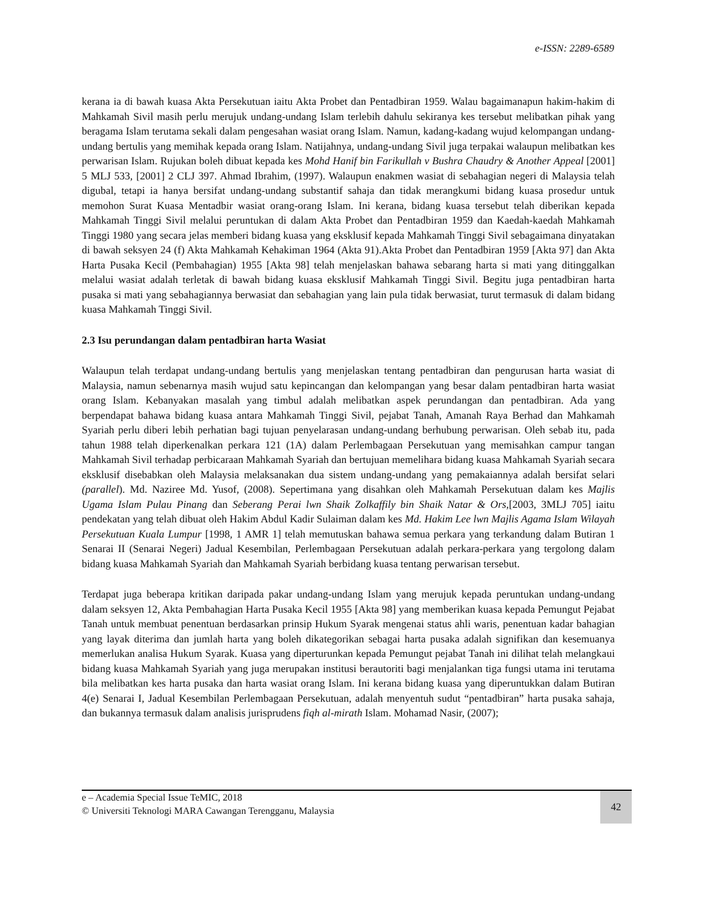e-ISSN: 2289-6589
kerana ia di bawah kuasa Akta Persekutuan iaitu Akta Probet dan Pentadbiran 1959. Walau bagaimanapun hakim-hakim di Mahkamah Sivil masih perlu merujuk undang-undang Islam terlebih dahulu sekiranya kes tersebut melibatkan pihak yang beragama Islam terutama sekali dalam pengesahan wasiat orang Islam. Namun, kadang-kadang wujud kelompangan undang-undang bertulis yang memihak kepada orang Islam. Natijahnya, undang-undang Sivil juga terpakai walaupun melibatkan kes perwarisan Islam. Rujukan boleh dibuat kepada kes Mohd Hanif bin Farikullah v Bushra Chaudry & Another Appeal [2001] 5 MLJ 533, [2001] 2 CLJ 397. Ahmad Ibrahim, (1997). Walaupun enakmen wasiat di sebahagian negeri di Malaysia telah digubal, tetapi ia hanya bersifat undang-undang substantif sahaja dan tidak merangkumi bidang kuasa prosedur untuk memohon Surat Kuasa Mentadbir wasiat orang-orang Islam. Ini kerana, bidang kuasa tersebut telah diberikan kepada Mahkamah Tinggi Sivil melalui peruntukan di dalam Akta Probet dan Pentadbiran 1959 dan Kaedah-kaedah Mahkamah Tinggi 1980 yang secara jelas memberi bidang kuasa yang eksklusif kepada Mahkamah Tinggi Sivil sebagaimana dinyatakan di bawah seksyen 24 (f) Akta Mahkamah Kehakiman 1964 (Akta 91).Akta Probet dan Pentadbiran 1959 [Akta 97] dan Akta Harta Pusaka Kecil (Pembahagian) 1955 [Akta 98] telah menjelaskan bahawa sebarang harta si mati yang ditinggalkan melalui wasiat adalah terletak di bawah bidang kuasa eksklusif Mahkamah Tinggi Sivil. Begitu juga pentadbiran harta pusaka si mati yang sebahagiannya berwasiat dan sebahagian yang lain pula tidak berwasiat, turut termasuk di dalam bidang kuasa Mahkamah Tinggi Sivil.
2.3 Isu perundangan dalam pentadbiran harta Wasiat
Walaupun telah terdapat undang-undang bertulis yang menjelaskan tentang pentadbiran dan pengurusan harta wasiat di Malaysia, namun sebenarnya masih wujud satu kepincangan dan kelompangan yang besar dalam pentadbiran harta wasiat orang Islam. Kebanyakan masalah yang timbul adalah melibatkan aspek perundangan dan pentadbiran. Ada yang berpendapat bahawa bidang kuasa antara Mahkamah Tinggi Sivil, pejabat Tanah, Amanah Raya Berhad dan Mahkamah Syariah perlu diberi lebih perhatian bagi tujuan penyelarasan undang-undang berhubung perwarisan. Oleh sebab itu, pada tahun 1988 telah diperkenalkan perkara 121 (1A) dalam Perlembagaan Persekutuan yang memisahkan campur tangan Mahkamah Sivil terhadap perbicaraan Mahkamah Syariah dan bertujuan memelihara bidang kuasa Mahkamah Syariah secara eksklusif disebabkan oleh Malaysia melaksanakan dua sistem undang-undang yang pemakaiannya adalah bersifat selari (parallel). Md. Naziree Md. Yusof, (2008). Sepertimana yang disahkan oleh Mahkamah Persekutuan dalam kes Majlis Ugama Islam Pulau Pinang dan Seberang Perai lwn Shaik Zolkaffily bin Shaik Natar & Ors,[2003, 3MLJ 705] iaitu pendekatan yang telah dibuat oleh Hakim Abdul Kadir Sulaiman dalam kes Md. Hakim Lee lwn Majlis Agama Islam Wilayah Persekutuan Kuala Lumpur [1998, 1 AMR 1] telah memutuskan bahawa semua perkara yang terkandung dalam Butiran 1 Senarai II (Senarai Negeri) Jadual Kesembilan, Perlembagaan Persekutuan adalah perkara-perkara yang tergolong dalam bidang kuasa Mahkamah Syariah dan Mahkamah Syariah berbidang kuasa tentang perwarisan tersebut.
Terdapat juga beberapa kritikan daripada pakar undang-undang Islam yang merujuk kepada peruntukan undang-undang dalam seksyen 12, Akta Pembahagian Harta Pusaka Kecil 1955 [Akta 98] yang memberikan kuasa kepada Pemungut Pejabat Tanah untuk membuat penentuan berdasarkan prinsip Hukum Syarak mengenai status ahli waris, penentuan kadar bahagian yang layak diterima dan jumlah harta yang boleh dikategorikan sebagai harta pusaka adalah signifikan dan kesemuanya memerlukan analisa Hukum Syarak. Kuasa yang diperturunkan kepada Pemungut pejabat Tanah ini dilihat telah melangkaui bidang kuasa Mahkamah Syariah yang juga merupakan institusi berautoriti bagi menjalankan tiga fungsi utama ini terutama bila melibatkan kes harta pusaka dan harta wasiat orang Islam. Ini kerana bidang kuasa yang diperuntukkan dalam Butiran 4(e) Senarai I, Jadual Kesembilan Perlembagaan Persekutuan, adalah menyentuh sudut “pentadbiran” harta pusaka sahaja, dan bukannya termasuk dalam analisis jurisprudens fiqh al-mirath Islam. Mohamad Nasir, (2007);
e – Academia Special Issue TeMIC, 2018
© Universiti Teknologi MARA Cawangan Terengganu, Malaysia
42